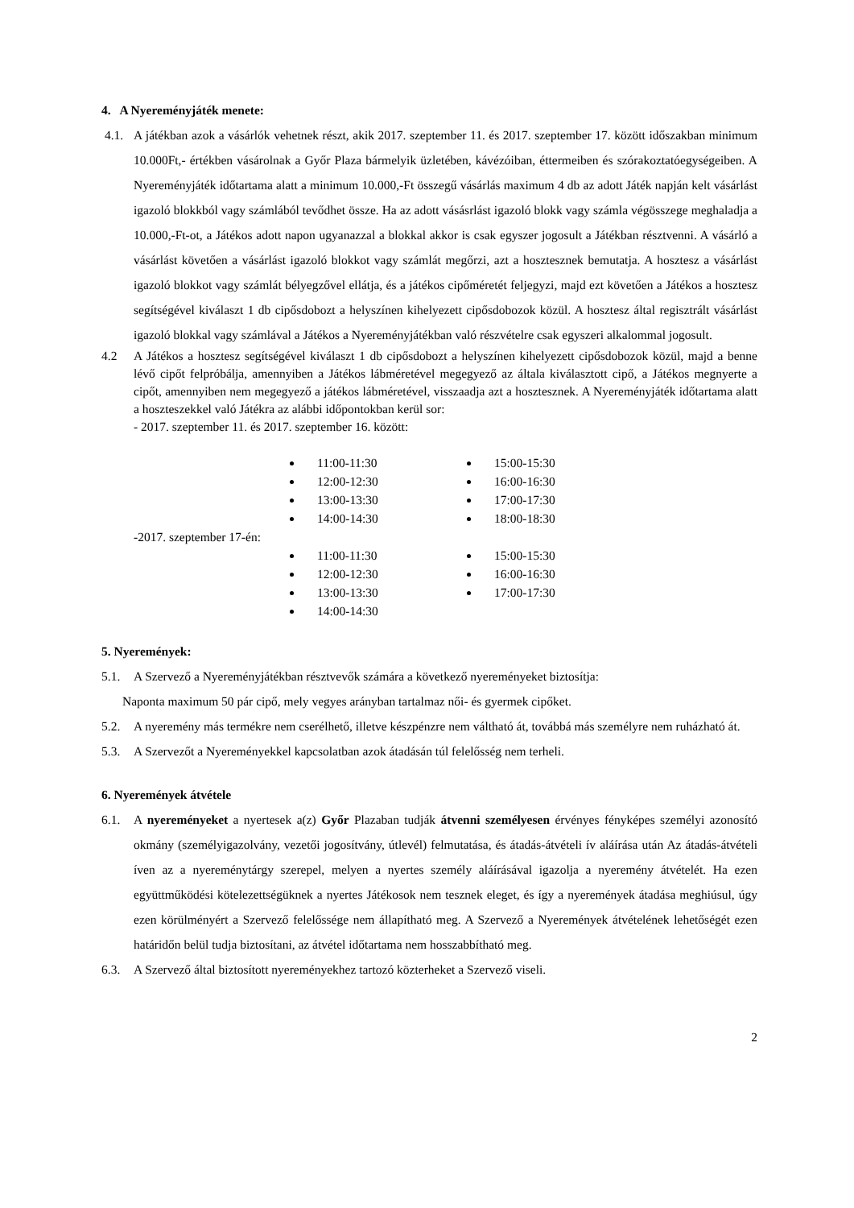4. A Nyereményjáték menete:
4.1. A játékban azok a vásárlók vehetnek részt, akik 2017. szeptember 11. és 2017. szeptember 17. között időszakban minimum 10.000Ft,- értékben vásárolnak a Győr Plaza bármelyik üzletében, kávézóiban, éttermeiben és szórakoztatóegységeiben. A Nyereményjáték időtartama alatt a minimum 10.000,-Ft összegű vásárlás maximum 4 db az adott Játék napján kelt vásárlást igazoló blokkból vagy számlából tevődhet össze. Ha az adott vásásrlást igazoló blokk vagy számla végösszege meghaladja a 10.000,-Ft-ot, a Játékos adott napon ugyanazzal a blokkal akkor is csak egyszer jogosult a Játékban résztvenni. A vásárló a vásárlást követően a vásárlást igazoló blokkot vagy számlát megőrzi, azt a hosztesznek bemutatja. A hosztesz a vásárlást igazoló blokkot vagy számlát bélyegzővel ellátja, és a játékos cipőméretét feljegyzi, majd ezt követően a Játékos a hosztesz segítségével kiválaszt 1 db cipősdobozt a helyszínen kihelyezett cipősdobozok közül. A hosztesz által regisztrált vásárlást igazoló blokkal vagy számlával a Játékos a Nyereményjátékban való részvételre csak egyszeri alkalommal jogosult.
4.2 A Játékos a hosztesz segítségével kiválaszt 1 db cipősdobozt a helyszínen kihelyezett cipősdobozok közül, majd a benne lévő cipőt felpróbálja, amennyiben a Játékos lábméretével megegyező az általa kiválasztott cipő, a Játékos megnyerte a cipőt, amennyiben nem megegyező a játékos lábméretével, visszaadja azt a hosztesznek. A Nyereményjáték időtartama alatt a hoszteszekkel való Játékra az alábbi időpontokban kerül sor:
- 2017. szeptember 11. és 2017. szeptember 16. között:
11:00-11:30
12:00-12:30
13:00-13:30
14:00-14:30
15:00-15:30
16:00-16:30
17:00-17:30
18:00-18:30
-2017. szeptember 17-én:
11:00-11:30
12:00-12:30
13:00-13:30
14:00-14:30
15:00-15:30
16:00-16:30
17:00-17:30
5. Nyeremények:
5.1. A Szervező a Nyereményjátékban résztvevők számára a következő nyereményeket biztosítja:
Naponta maximum 50 pár cipő, mely vegyes arányban tartalmaz női- és gyermek cipőket.
5.2. A nyeremény más termékre nem cserélhető, illetve készpénzre nem váltható át, továbbá más személyre nem ruházható át.
5.3. A Szervezőt a Nyereményekkel kapcsolatban azok átadásán túl felelősség nem terheli.
6. Nyeremények átvétele
6.1. A nyereményeket a nyertesek a(z) Győr Plazaban tudják átvenni személyesen érvényes fényképes személyi azonosító okmány (személyigazolvány, vezetői jogosítvány, útlevél) felmutatása, és átadás-átvételi ív aláírása után Az átadás-átvételi íven az a nyereménytárgy szerepel, melyen a nyertes személy aláírásával igazolja a nyeremény átvételét. Ha ezen együttműködési kötelezettségüknek a nyertes Játékosok nem tesznek eleget, és így a nyeremények átadása meghiúsul, úgy ezen körülményért a Szervező felelőssége nem állapítható meg. A Szervező a Nyeremények átvételének lehetőségét ezen határidőn belül tudja biztosítani, az átvétel időtartama nem hosszabbítható meg.
6.3. A Szervező által biztosított nyereményekhez tartozó közterheket a Szervező viseli.
2